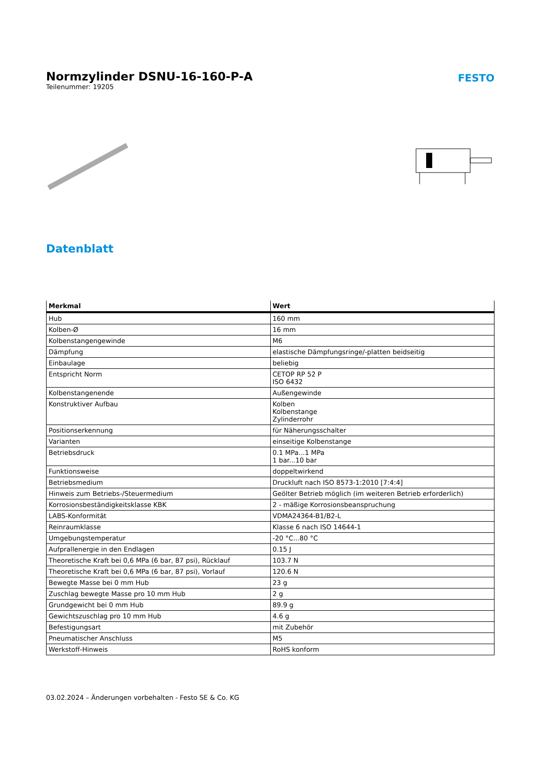Normzylinder DSNU-16-160-P-A
FESTO
Teilenummer: 19205
Datenblatt
| Merkmal | Wert |
| --- | --- |
| Hub | 160 mm |
| Kolben-Ø | 16 mm |
| Kolbenstangengewinde | M6 |
| Dämpfung | elastische Dämpfungsringe/-platten beidseitig |
| Einbaulage | beliebig |
| Entspricht Norm | CETOP RP 52 P ISO 6432 |
| Kolbenstangenende | Außengewinde |
| Konstruktiver Aufbau | Kolben Kolbenstange Zylinderrohr |
| Positionserkennung | für Näherungsschalter |
| Varianten | einseitige Kolbenstange |
| Betriebsdruck | 0.1 MPa...1 MPa 1 bar...10 bar |
| Funktionsweise | doppeltwirkend |
| Betriebsmedium | Druckluft nach ISO 8573-1:2010 [7:4:4] |
| Hinweis zum Betriebs-/Steuermedium | Geölter Betrieb möglich (im weiteren Betrieb erforderlich) |
| Korrosionsbeständigkeitsklasse KBK | 2 - mäßige Korrosionsbeanspruchung |
| LABS-Konformität | VDMA24364-B1/B2-L |
| Reinraumklasse | Klasse 6 nach ISO 14644-1 |
| Umgebungstemperatur | -20 °C...80 °C |
| Aufprallenergie in den Endlagen | 0.15 J |
| Theoretische Kraft bei 0,6 MPa (6 bar, 87 psi), Rücklauf | 103.7 N |
| Theoretische Kraft bei 0,6 MPa (6 bar, 87 psi), Vorlauf | 120.6 N |
| Bewegte Masse bei 0 mm Hub | 23 g |
| Zuschlag bewegte Masse pro 10 mm Hub | 2 g |
| Grundgewicht bei 0 mm Hub | 89.9 g |
| Gewichtszuschlag pro 10 mm Hub | 4.6 g |
| Befestigungsart | mit Zubehör |
| Pneumatischer Anschluss | M5 |
| Werkstoff-Hinweis | RoHS konform |
03.02.2024 – Änderungen vorbehalten - Festo SE & Co. KG